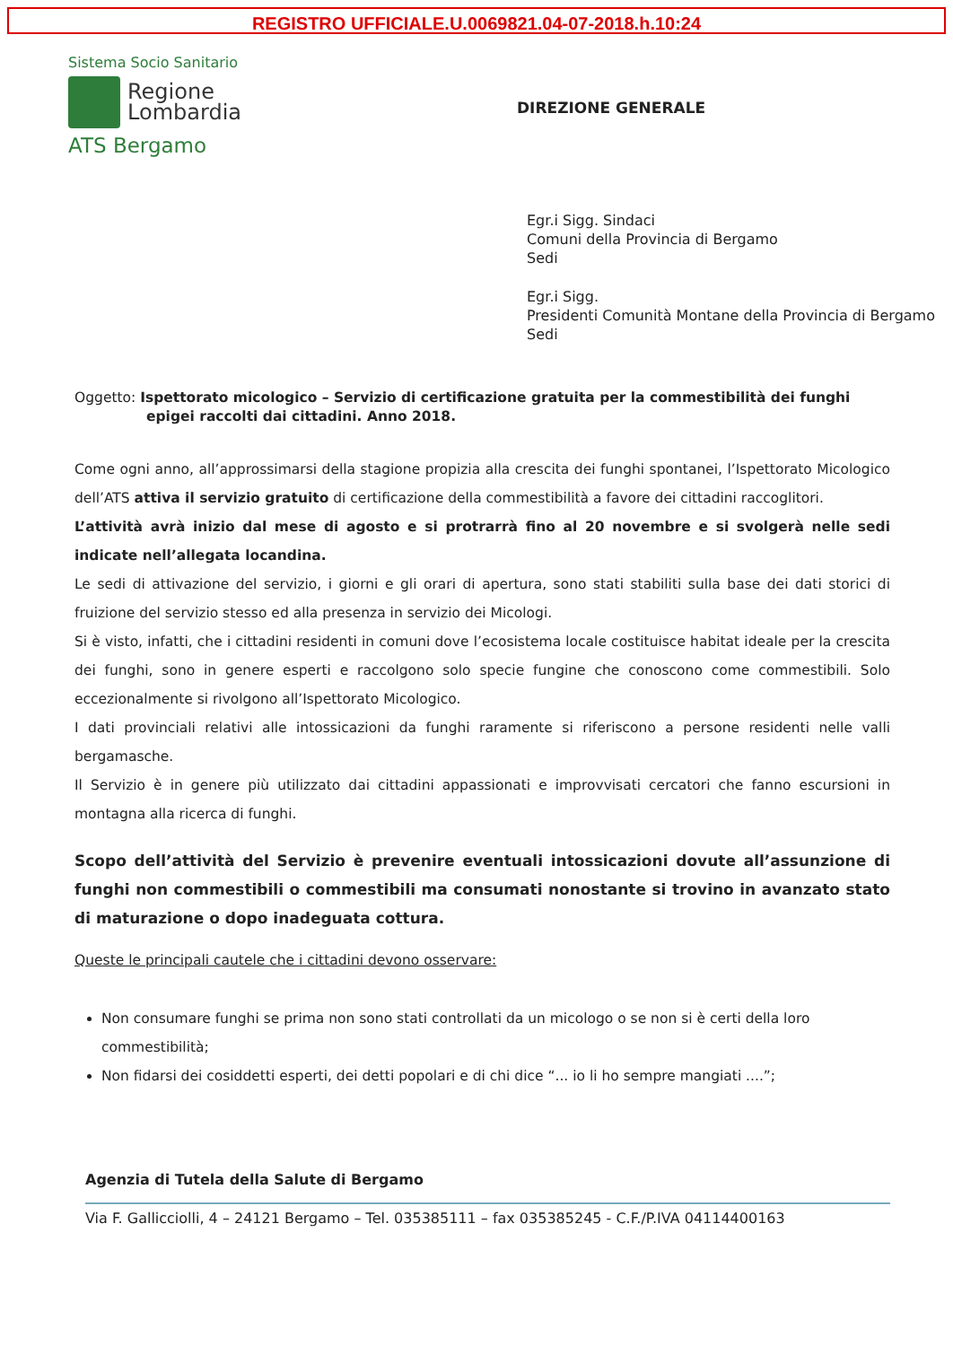REGISTRO UFFICIALE.U.0069821.04-07-2018.h.10:24
Sistema Socio Sanitario
Regione
Lombardia
ATS Bergamo
DIREZIONE GENERALE
Egr.i Sigg. Sindaci
Comuni della Provincia di Bergamo
Sedi
Egr.i Sigg.
Presidenti Comunità Montane della Provincia di Bergamo
Sedi
Oggetto: Ispettorato micologico – Servizio di certificazione gratuita per la commestibilità dei funghi epigei raccolti dai cittadini. Anno 2018.
Come ogni anno, all’approssimarsi della stagione propizia alla crescita dei funghi spontanei, l’Ispettorato Micologico dell’ATS attiva il servizio gratuito di certificazione della commestibilità a favore dei cittadini raccoglitori.
L’attività avrà inizio dal mese di agosto e si protrarrà fino al 20 novembre e si svolgerà nelle sedi indicate nell’allegata locandina.
Le sedi di attivazione del servizio, i giorni e gli orari di apertura, sono stati stabiliti sulla base dei dati storici di fruizione del servizio stesso ed alla presenza in servizio dei Micologi.
Si è visto, infatti, che i cittadini residenti in comuni dove l’ecosistema locale costituisce habitat ideale per la crescita dei funghi, sono in genere esperti e raccolgono solo specie fungine che conoscono come commestibili. Solo eccezionalmente si rivolgono all’Ispettorato Micologico.
I dati provinciali relativi alle intossicazioni da funghi raramente si riferiscono a persone residenti nelle valli bergamasche.
Il Servizio è in genere più utilizzato dai cittadini appassionati e improvvisati cercatori che fanno escursioni in montagna alla ricerca di funghi.
Scopo dell’attività del Servizio è prevenire eventuali intossicazioni dovute all’assunzione di funghi non commestibili o commestibili ma consumati nonostante si trovino in avanzato stato di maturazione o dopo inadeguata cottura.
Queste le principali cautele che i cittadini devono osservare:
Non consumare funghi se prima non sono stati controllati da un micologo o se non si è certi della loro commestibilità;
Non fidarsi dei cosiddetti esperti, dei detti popolari e di chi dice “... io li ho sempre mangiati ....”;
Agenzia di Tutela della Salute di Bergamo
Via F. Gallicciolli, 4 – 24121 Bergamo – Tel. 035385111 – fax 035385245 - C.F./P.IVA 04114400163